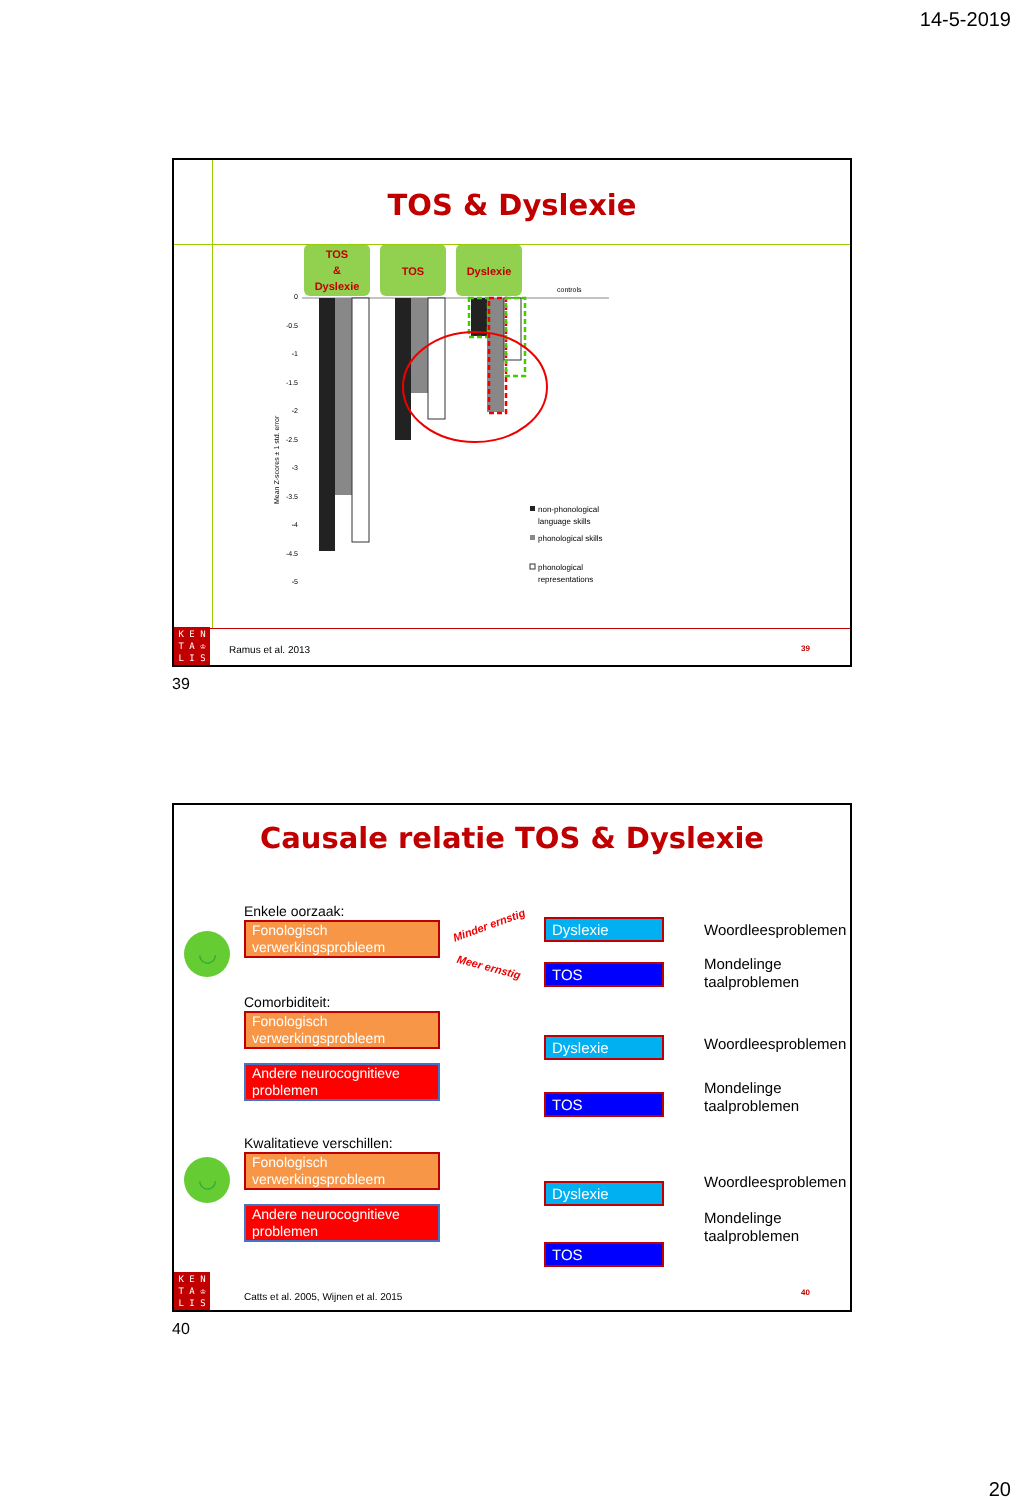14-5-2019
TOS & Dyslexie
TOS
&
Dyslexie
TOS
Dyslexie
0
-0.5
-1
-1.5
-2
-2.5
-3
-3.5
-4
-4.5
-5
Mean Z-scores ± 1 std. error
controls
non-phonological
language skills
phonological skills
phonological
representations
Ramus et al. 2013 39
K E N
T A ♔
L I S
39
Causale relatie TOS & Dyslexie
◡
◡
Enkele oorzaak:
Fonologisch verwerkingsprobleem
Comorbiditeit:
Fonologisch verwerkingsprobleem
Andere neurocognitieve problemen
Kwalitatieve verschillen:
Fonologisch verwerkingsprobleem
Andere neurocognitieve problemen
Minder ernstig
Meer ernstig
Dyslexie
TOS
Dyslexie
TOS
Dyslexie
TOS
Woordleesproblemen
Mondelinge
taalproblemen
Woordleesproblemen
Mondelinge
taalproblemen
Woordleesproblemen
Mondelinge
taalproblemen
Catts et al. 2005, Wijnen et al. 2015
40
K E N
T A ♔
L I S
40
20